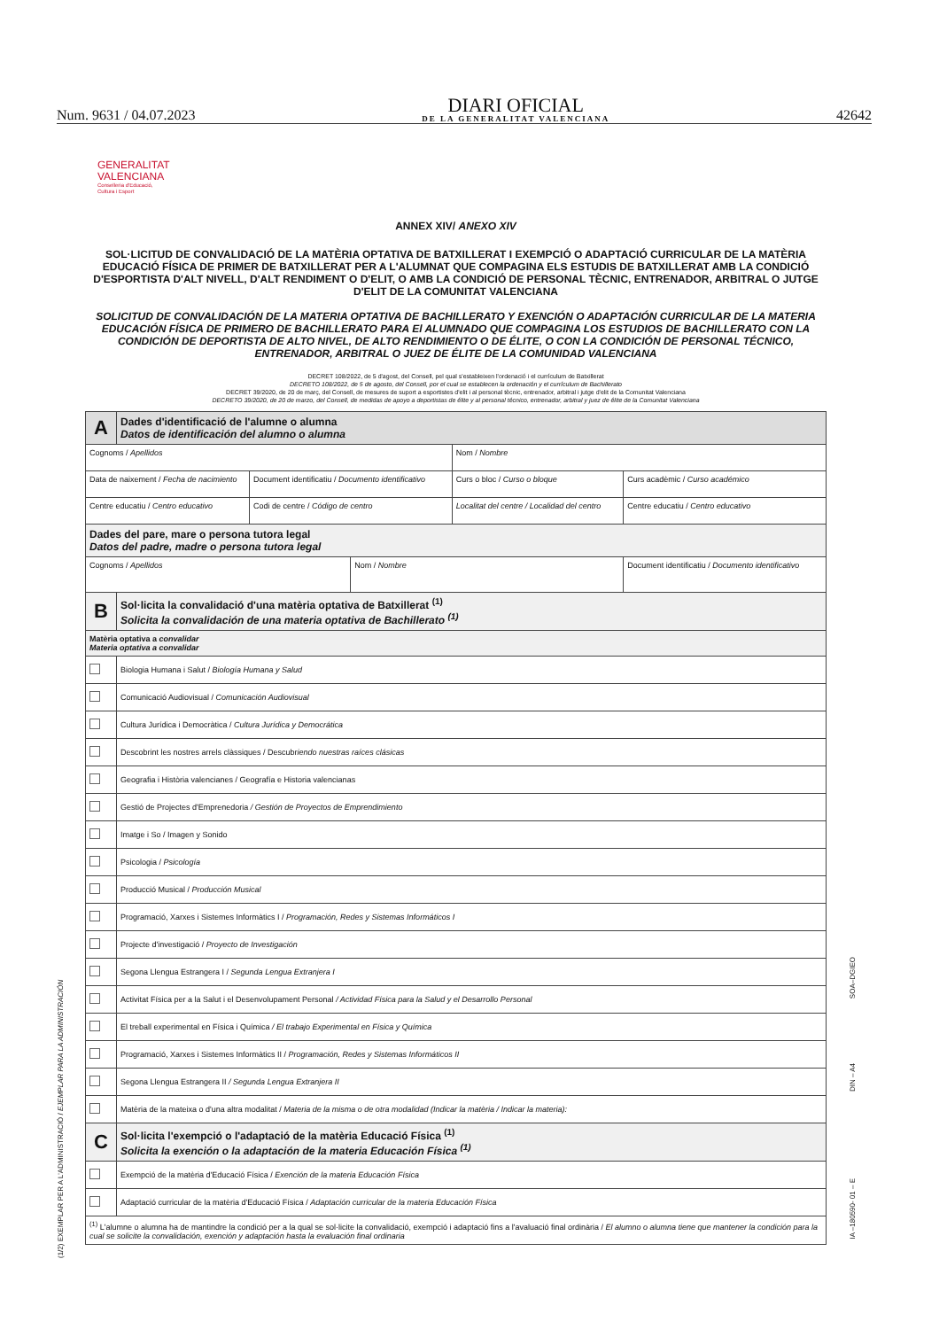Num. 9631 / 04.07.2023 DIARI OFICIAL
DE LA GENERALITAT VALENCIANA 42642
GENERALITAT
VALENCIANA
Conselleria d'Educació,
Cultura i Esport
ANNEX XIV/ ANEXO XIV
SOL·LICITUD DE CONVALIDACIÓ DE LA MATÈRIA OPTATIVA DE BATXILLERAT I EXEMPCIÓ O ADAPTACIÓ CURRICULAR DE LA MATÈRIA EDUCACIÓ FÍSICA DE PRIMER DE BATXILLERAT PER A L'ALUMNAT QUE COMPAGINA ELS ESTUDIS DE BATXILLERAT AMB LA CONDICIÓ D'ESPORTISTA D'ALT NIVELL, D'ALT RENDIMENT O D'ELIT, O AMB LA CONDICIÓ DE PERSONAL TÈCNIC, ENTRENADOR, ARBITRAL O JUTGE D'ELIT DE LA COMUNITAT VALENCIANA
SOLICITUD DE CONVALIDACIÓN DE LA MATERIA OPTATIVA DE BACHILLERATO Y EXENCIÓN O ADAPTACIÓN CURRICULAR DE LA MATERIA EDUCACIÓN FÍSICA DE PRIMERO DE BACHILLERATO PARA El ALUMNADO QUE COMPAGINA LOS ESTUDIOS DE BACHILLERATO CON LA CONDICIÓN DE DEPORTISTA DE ALTO NIVEL, DE ALTO RENDIMIENTO O DE ÉLITE, O CON LA CONDICIÓN DE PERSONAL TÉCNICO, ENTRENADOR, ARBITRAL O JUEZ DE ÉLITE DE LA COMUNIDAD VALENCIANA
DECRET 108/2022, de 5 d'agost, del Consell, pel qual s'estableixen l'ordenació i el currículum de Batxillerat
DECRETO 108/2022, de 5 de agosto, del Consell, por el cual se establecen la ordenación y el currículum de Bachillerato
DECRET 39/2020, de 20 de març, del Consell, de mesures de suport a esportistes d'elit i al personal tècnic, entrenador, arbitral i jutge d'elit de la Comunitat Valenciana
DECRETO 39/2020, de 20 de marzo, del Consell, de medidas de apoyo a deportistas de élite y al personal técnico, entrenador, arbitral y juez de élite de la Comunitat Valenciana
| A | Dades d'identificació de l'alumne o alumna Datos de identificación del alumno o alumna | | | | |
| Cognoms / Apellidos | | | | Nom / Nombre | |
| Data de naixement / Fecha de nacimiento | | Document identificatiu / Documento identificativo | | Curs o bloc / Curso o bloque | Curs acadèmic / Curso académico |
| Centre educatiu / Centro educativo | | Codi de centre / Código de centro | | Localitat del centre / Localidad del centro | Centre educatiu / Centro educativo |
| Dades del pare, mare o persona tutora legal Datos del padre, madre o persona tutora legal | | | | | |
| Cognoms / Apellidos | | | Nom / Nombre | | Document identificatiu / Documento identificativo |
| B | Sol·licita la convalidació d'una matèria optativa de Batxillerat <sup>(1)</sup> Solicita la convalidación de una materia optativa de Bachillerato <sup>(1)</sup> | | | | |
| Matèria optativa a convalidar Materia optativa a convalidar | | | | | |
| | Biologia Humana i Salut / Biología Humana y Salud | | | | |
| | Comunicació Audiovisual / Comunicación Audiovisual | | | | |
| | Cultura Jurídica i Democràtica / Cultura Jurídica y Democrática | | | | |
| | Descobrint les nostres arrels clàssiques / Descubr iendo nuestras raíces clásicas | | | | |
| | Geografia i Història valencianes / Geografía e Historia valencianas | | | | |
| | Gestió de Projectes d'Emprenedoria / Gestión de Proyectos de Emprendimiento | | | | |
| | Imatge i So / Imagen y Sonido | | | | |
| | Psicologia / Psicología | | | | |
| | Producció Musical / Producción Musical | | | | |
| | Programació, Xarxes i Sistemes Informàtics I / Programación, Redes y Sistemas Informáticos I | | | | |
| | Projecte d'investigació / Proyecto de Investigación | | | | |
| | Segona Llengua Estrangera I / Segunda Lengua Extranjera I | | | | |
| | Activitat Física per a la Salut i el Desenvolupament Personal / Actividad Física para la Salud y el Desarrollo Personal | | | | |
| | El treball experimental en Física i Química / El trabajo Experimental en Física y Química | | | | |
| | Programació, Xarxes i Sistemes Informàtics II / Programación, Redes y Sistemas Informáticos II | | | | |
| | Segona Llengua Estrangera II / Segunda Lengua Extranjera II | | | | |
| | Matèria de la mateixa o d'una altra modalitat / Materia de la misma o de otra modalidad (Indicar la matèria / Indicar la materia): | | | | |
| C | Sol·licita l'exempció o l'adaptació de la matèria Educació Física <sup>(1)</sup> Solicita la exención o la adaptación de la materia Educación Física <sup>(1)</sup> | | | | |
| | Exempció de la matèria d'Educació Física / Exención de la materia Educación Física | | | | |
| | Adaptació curricular de la matèria d'Educació Física / Adaptación curricular de la materia Educación Física | | | | |
| <sup>(1)</sup> L'alumne o alumna ha de mantindre la condició per a la qual se sol·licite la convalidació, exempció i adaptació fins a l'avaluació final ordinària / El alumno o alumna tiene que mantener la condición para la cual se solicite la convalidación, exención y adaptación hasta la evaluación final ordinaria | | | | | |
(1/2) EXEMPLAR PER A L'ADMINISTRACIÓ / EJEMPLAR PARA LA ADMINISTRACIÓN
SOA–DGIEO
DIN – A4
IA –180590- 01 – E